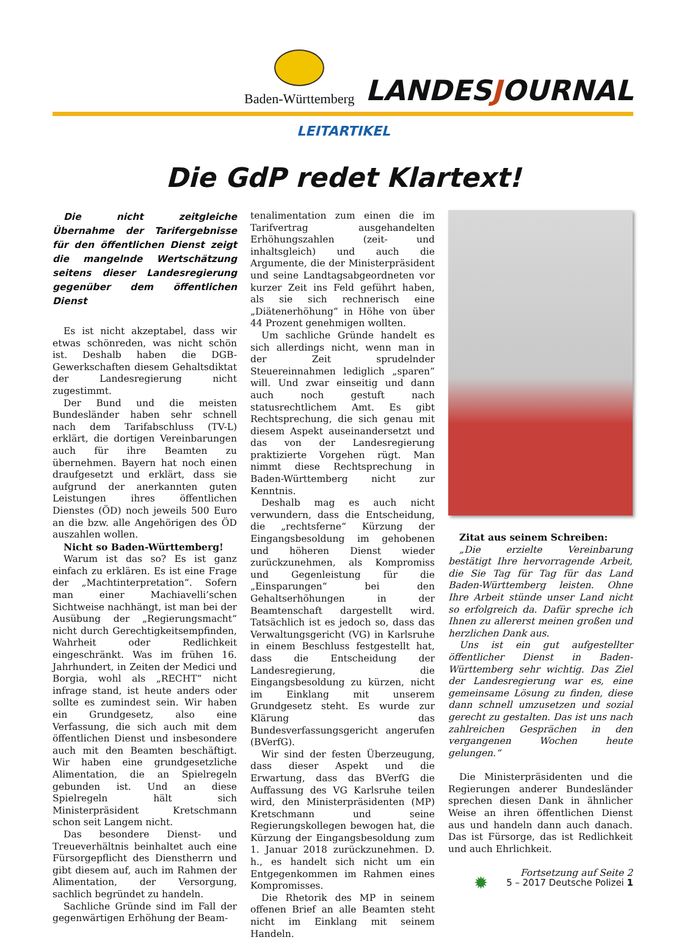Baden-Württemberg
LANDESJOURNAL
LEITARTIKEL
Die GdP redet Klartext!
Die nicht zeitgleiche Übernahme der Tarifergebnisse für den öffentlichen Dienst zeigt die mangelnde Wertschätzung seitens dieser Landesregierung gegenüber dem öffentlichen Dienst
Es ist nicht akzeptabel, dass wir etwas schönreden, was nicht schön ist. Deshalb haben die DGB-Gewerkschaften diesem Gehaltsdiktat der Landesregierung nicht zugestimmt.
Der Bund und die meisten Bundesländer haben sehr schnell nach dem Tarifabschluss (TV-L) erklärt, die dortigen Vereinbarungen auch für ihre Beamten zu übernehmen. Bayern hat noch einen draufgesetzt und erklärt, dass sie aufgrund der anerkannten guten Leistungen ihres öffentlichen Dienstes (ÖD) noch jeweils 500 Euro an die bzw. alle Angehörigen des ÖD auszahlen wollen.
Nicht so Baden-Württemberg!
Warum ist das so? Es ist ganz einfach zu erklären. Es ist eine Frage der „Machtinterpretation“. Sofern man einer Machiavelli’schen Sichtweise nachhängt, ist man bei der Ausübung der „Regierungsmacht“ nicht durch Gerechtigkeitsempfinden, Wahrheit oder Redlichkeit eingeschränkt. Was im frühen 16. Jahrhundert, in Zeiten der Medici und Borgia, wohl als „RECHT“ nicht infrage stand, ist heute anders oder sollte es zumindest sein. Wir haben ein Grundgesetz, also eine Verfassung, die sich auch mit dem öffentlichen Dienst und insbesondere auch mit den Beamten beschäftigt. Wir haben eine grundgesetzliche Alimentation, die an Spielregeln gebunden ist. Und an diese Spielregeln hält sich Ministerpräsident Kretschmann schon seit Langem nicht.
Das besondere Dienst- und Treueverhältnis beinhaltet auch eine Fürsorgepflicht des Dienstherrn und gibt diesem auf, auch im Rahmen der Alimentation, der Versorgung, sachlich begründet zu handeln.
Sachliche Gründe sind im Fall der gegenwärtigen Erhöhung der Beam-
tenalimentation zum einen die im Tarifvertrag ausgehandelten Erhöhungszahlen (zeit- und inhaltsgleich) und auch die Argumente, die der Ministerpräsident und seine Landtagsabgeordneten vor kurzer Zeit ins Feld geführt haben, als sie sich rechnerisch eine „Diätenerhöhung“ in Höhe von über 44 Prozent genehmigen wollten.
Um sachliche Gründe handelt es sich allerdings nicht, wenn man in der Zeit sprudelnder Steuereinnahmen lediglich „sparen“ will. Und zwar einseitig und dann auch noch gestuft nach statusrechtlichem Amt. Es gibt Rechtsprechung, die sich genau mit diesem Aspekt auseinandersetzt und das von der Landesregierung praktizierte Vorgehen rügt. Man nimmt diese Rechtsprechung in Baden-Württemberg nicht zur Kenntnis.
Deshalb mag es auch nicht verwundern, dass die Entscheidung, die „rechtsferne“ Kürzung der Eingangsbesoldung im gehobenen und höheren Dienst wieder zurückzunehmen, als Kompromiss und Gegenleistung für die „Einsparungen“ bei den Gehaltserhöhungen in der Beamtenschaft dargestellt wird. Tatsächlich ist es jedoch so, dass das Verwaltungsgericht (VG) in Karlsruhe in einem Beschluss festgestellt hat, dass die Entscheidung der Landesregierung, die Eingangsbesoldung zu kürzen, nicht im Einklang mit unserem Grundgesetz steht. Es wurde zur Klärung das Bundesverfassungsgericht angerufen (BVerfG).
Wir sind der festen Überzeugung, dass dieser Aspekt und die Erwartung, dass das BVerfG die Auffassung des VG Karlsruhe teilen wird, den Ministerpräsidenten (MP) Kretschmann und seine Regierungskollegen bewogen hat, die Kürzung der Eingangsbesoldung zum 1. Januar 2018 zurückzunehmen. D. h., es handelt sich nicht um ein Entgegenkommen im Rahmen eines Kompromisses.
Die Rhetorik des MP in seinem offenen Brief an alle Beamten steht nicht im Einklang mit seinem Handeln.
Zitat aus seinem Schreiben:
„Die erzielte Vereinbarung bestätigt Ihre hervorragende Arbeit, die Sie Tag für Tag für das Land Baden-Württemberg leisten. Ohne Ihre Arbeit stünde unser Land nicht so erfolgreich da. Dafür spreche ich Ihnen zu allererst meinen großen und herzlichen Dank aus.
Uns ist ein gut aufgestellter öffentlicher Dienst in Baden-Württemberg sehr wichtig. Das Ziel der Landesregierung war es, eine gemeinsame Lösung zu finden, diese dann schnell umzusetzen und sozial gerecht zu gestalten. Das ist uns nach zahlreichen Gesprächen in den vergangenen Wochen heute gelungen.“
Die Ministerpräsidenten und die Regierungen anderer Bundesländer sprechen diesen Dank in ähnlicher Weise an ihren öffentlichen Dienst aus und handeln dann auch danach. Das ist Fürsorge, das ist Redlichkeit und auch Ehrlichkeit.
Fortsetzung auf Seite 2
✹ 5 – 2017 Deutsche Polizei 1